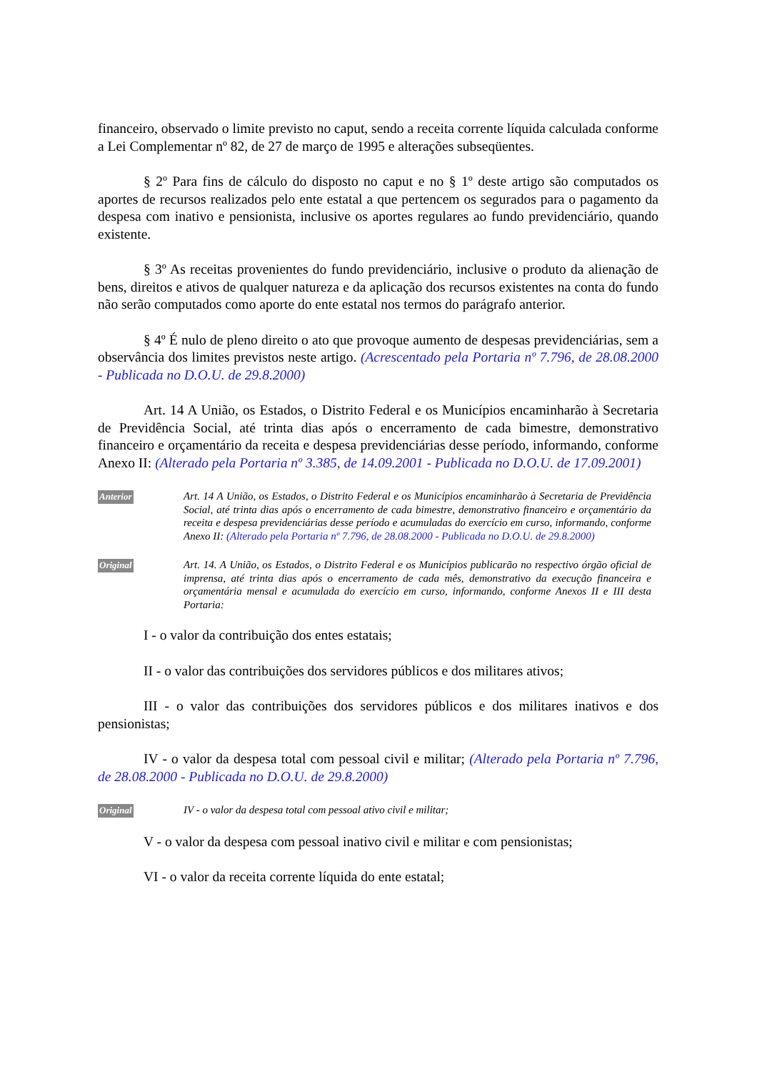financeiro, observado o limite previsto no caput, sendo a receita corrente líquida calculada conforme a Lei Complementar nº 82, de 27 de março de 1995 e alterações subseqüentes.
§ 2º Para fins de cálculo do disposto no caput e no § 1º deste artigo são computados os aportes de recursos realizados pelo ente estatal a que pertencem os segurados para o pagamento da despesa com inativo e pensionista, inclusive os aportes regulares ao fundo previdenciário, quando existente.
§ 3º As receitas provenientes do fundo previdenciário, inclusive o produto da alienação de bens, direitos e ativos de qualquer natureza e da aplicação dos recursos existentes na conta do fundo não serão computados como aporte do ente estatal nos termos do parágrafo anterior.
§ 4º É nulo de pleno direito o ato que provoque aumento de despesas previdenciárias, sem a observância dos limites previstos neste artigo. (Acrescentado pela Portaria nº 7.796, de 28.08.2000 - Publicada no D.O.U. de 29.8.2000)
Art. 14 A União, os Estados, o Distrito Federal e os Municípios encaminharão à Secretaria de Previdência Social, até trinta dias após o encerramento de cada bimestre, demonstrativo financeiro e orçamentário da receita e despesa previdenciárias desse período, informando, conforme Anexo II: (Alterado pela Portaria nº 3.385, de 14.09.2001 - Publicada no D.O.U. de 17.09.2001)
Anterior
Art. 14 A União, os Estados, o Distrito Federal e os Municípios encaminharão à Secretaria de Previdência Social, até trinta dias após o encerramento de cada bimestre, demonstrativo financeiro e orçamentário da receita e despesa previdenciárias desse período e acumuladas do exercício em curso, informando, conforme Anexo II: (Alterado pela Portaria nº 7.796, de 28.08.2000 - Publicada no D.O.U. de 29.8.2000)
Original
Art. 14. A União, os Estados, o Distrito Federal e os Municípios publicarão no respectivo órgão oficial de imprensa, até trinta dias após o encerramento de cada mês, demonstrativo da execução financeira e orçamentária mensal e acumulada do exercício em curso, informando, conforme Anexos II e III desta Portaria:
I - o valor da contribuição dos entes estatais;
II - o valor das contribuições dos servidores públicos e dos militares ativos;
III - o valor das contribuições dos servidores públicos e dos militares inativos e dos pensionistas;
IV - o valor da despesa total com pessoal civil e militar; (Alterado pela Portaria nº 7.796, de 28.08.2000 - Publicada no D.O.U. de 29.8.2000)
Original
IV - o valor da despesa total com pessoal ativo civil e militar;
V - o valor da despesa com pessoal inativo civil e militar e com pensionistas;
VI - o valor da receita corrente líquida do ente estatal;